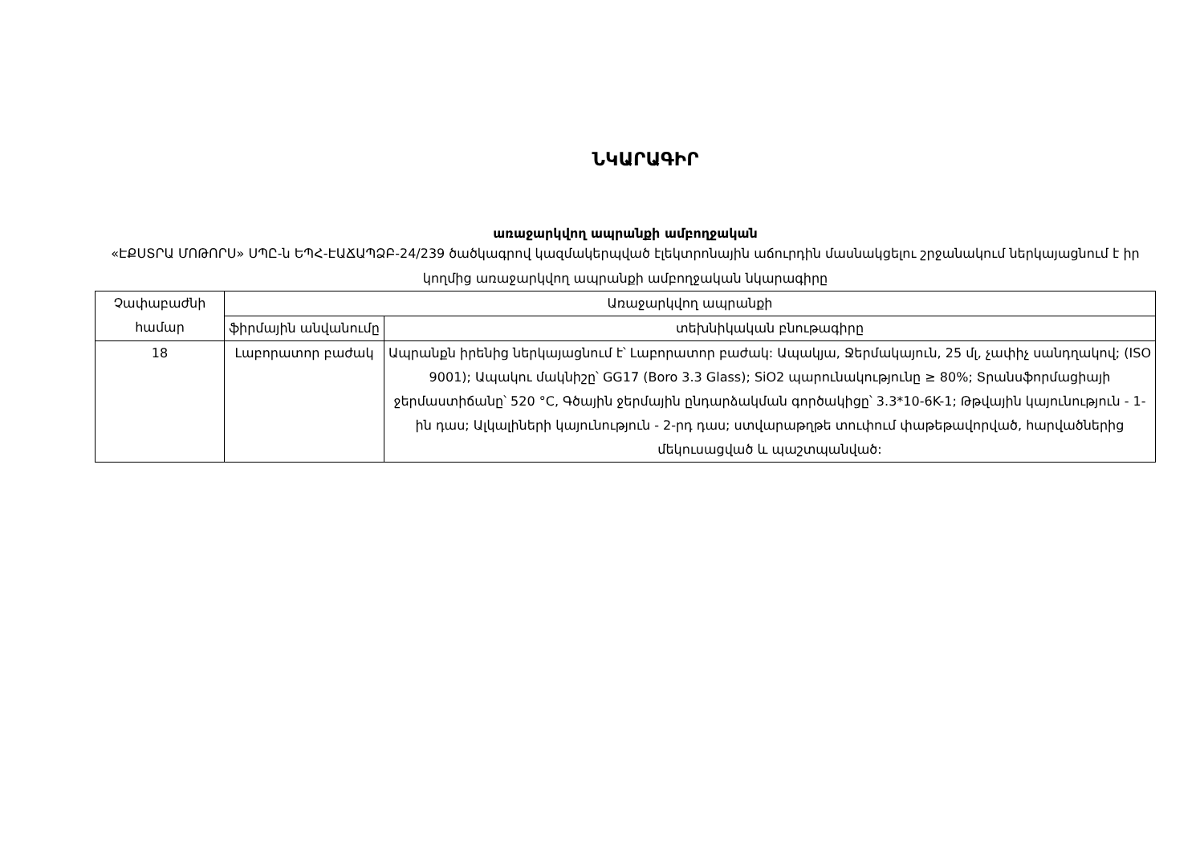ՆԿԱՐԱԳԻՐ
առաջարկվող ապրանքի ամբողջական
«ԷՔՍՏՐԱ ՄՈԹՈՐՍ» ՍՊԸ-ն ԵՊՀ-ԷԱՃԱՊՁԲ-24/239 ծածկագրով կազմակերպված էլեկտրոնային աճուրդին մասնակցելու շրջանակում ներկայացնում է իր կողմից առաջարկվող ապրանքի ամբողջական նկարագիրը
| Չափաբաժնի համար | Առաջարկվող ապրանքի | |
| --- | --- | --- |
| | ֆիրմային անվանումը | տեխնիկական բնութագիրը |
| 18 | Լաբորատոր բաժակ | Ապրանքն իրենից ներկայացնում է՝ Լաբորատոր բաժակ: Ապակյա, Ջերմակայուն, 25 մլ, չափիչ սանդղակով; (ISO 9001); Ապակու մակնիշը՝ GG17 (Boro 3.3 Glass); SiO2 պարունակությունը ≥ 80%; Տրանսֆորմացիայի ջերմաստիճանը՝ 520 °C, Գծային ջերմային ընդարձակման գործակիցը՝ 3.3*10-6K-1; Թթվային կայունություն - 1-ին դաս; Ալկալիների կայունություն - 2-րդ դաս; ստվարաթղթե տուփում փաթեթավորված, հարվածներից մեկուսացված և պաշտպանված: |